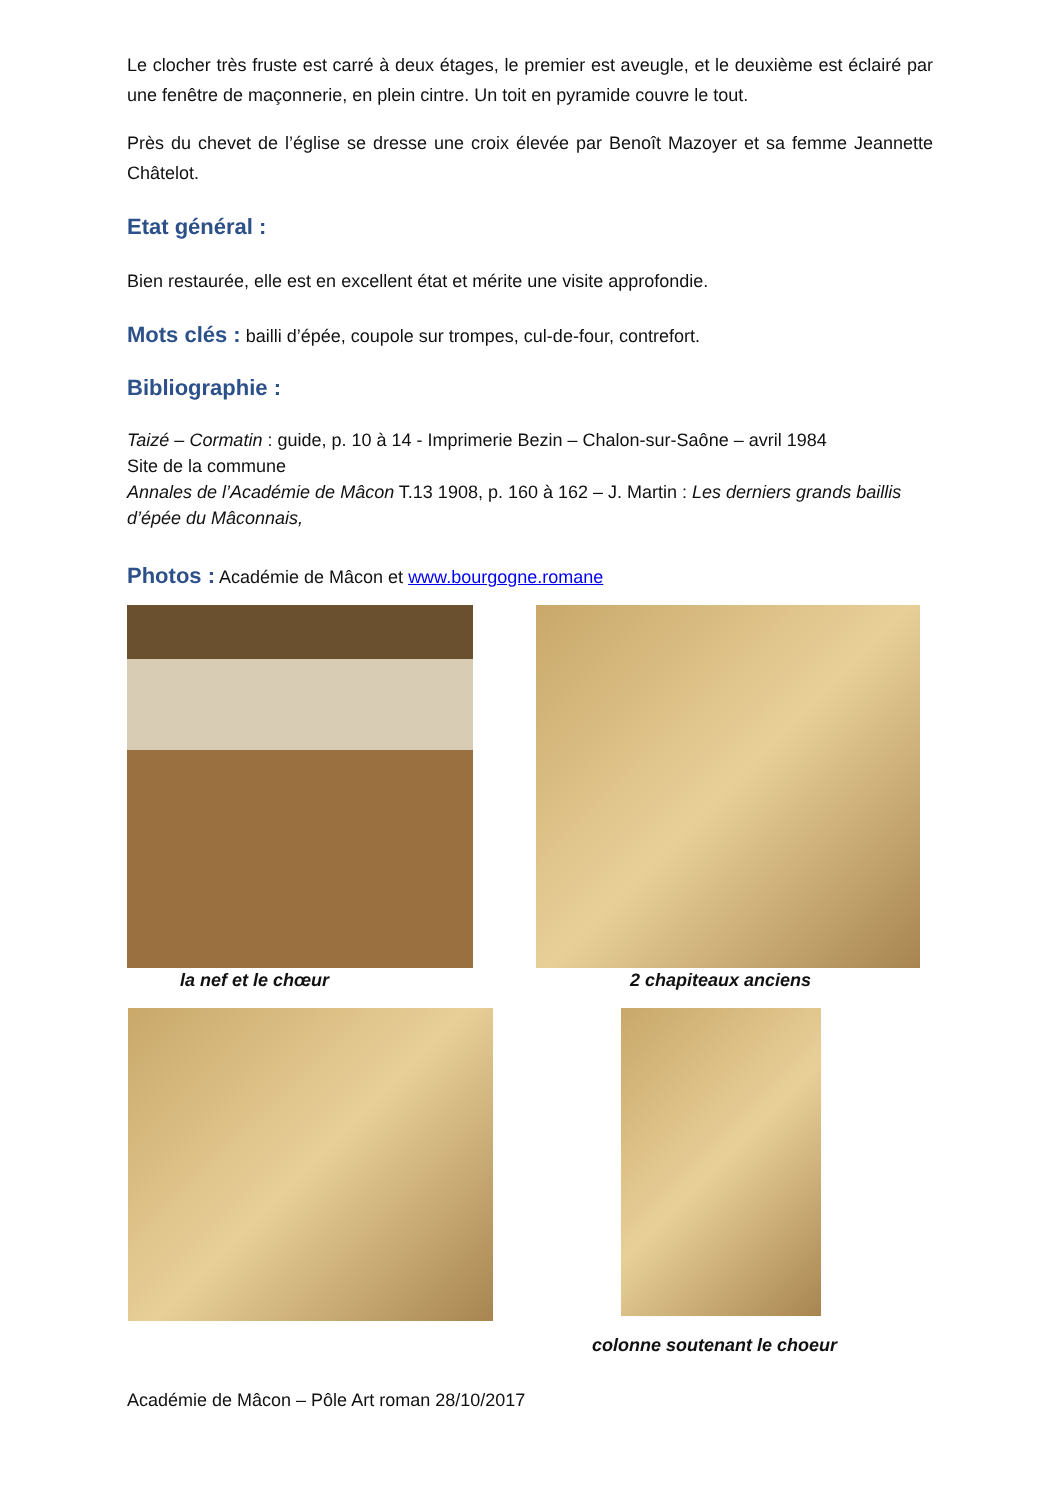Le clocher très fruste est carré à deux étages, le premier est aveugle, et le deuxième est éclairé par une fenêtre de maçonnerie, en plein cintre. Un toit en pyramide couvre le tout.
Près du chevet de l’église se dresse une croix élevée par Benoît Mazoyer et sa femme Jeannette Châtelot.
Etat général :
Bien restaurée, elle est en excellent état et mérite une visite approfondie.
Mots clés : bailli d’épée, coupole sur trompes, cul-de-four, contrefort.
Bibliographie :
Taizé – Cormatin : guide, p. 10 à 14 - Imprimerie Bezin – Chalon-sur-Saône – avril 1984
Site de la commune
Annales de l’Académie de Mâcon T.13 1908, p. 160 à 162 – J. Martin : Les derniers grands baillis d’épée du Mâconnais,
Photos : Académie de Mâcon et www.bourgogne.romane
la nef et le chœur 2 chapiteaux anciens
colonne soutenant le choeur
Académie de Mâcon – Pôle Art roman 28/10/2017